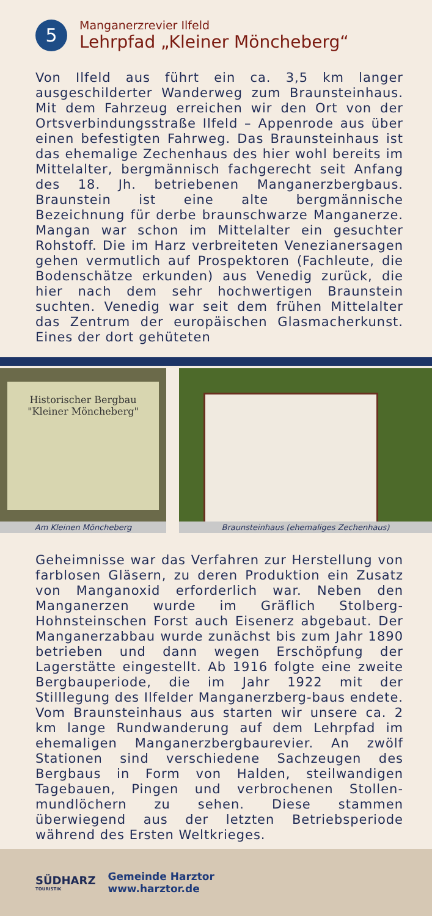5
Manganerzrevier Ilfeld
Lehrpfad „Kleiner Möncheberg“
Von Ilfeld aus führt ein ca. 3,5 km langer ausgeschilderter Wanderweg zum Braunsteinhaus. Mit dem Fahrzeug erreichen wir den Ort von der Ortsverbindungsstraße Ilfeld – Appenrode aus über einen befestigten Fahrweg. Das Braunsteinhaus ist das ehemalige Zechenhaus des hier wohl bereits im Mittelalter, bergmännisch fachgerecht seit Anfang des 18. Jh. betriebenen Manganerzbergbaus. Braunstein ist eine alte bergmännische Bezeichnung für derbe braunschwarze Manganerze. Mangan war schon im Mittelalter ein gesuchter Rohstoff. Die im Harz verbreiteten Venezianersagen gehen vermutlich auf Prospektoren (Fachleute, die Bodenschätze erkunden) aus Venedig zurück, die hier nach dem sehr hochwertigen Braunstein suchten. Venedig war seit dem frühen Mittelalter das Zentrum der europäischen Glasmacherkunst. Eines der dort gehüteten
Historischer Bergbau
"Kleiner Möncheberg"
Am Kleinen Möncheberg
Braunsteinhaus (ehemaliges Zechenhaus)
Geheimnisse war das Verfahren zur Herstellung von farblosen Gläsern, zu deren Produktion ein Zusatz von Manganoxid erforderlich war. Neben den Manganerzen wurde im Gräflich Stolberg-Hohnsteinschen Forst auch Eisenerz abgebaut. Der Manganerzabbau wurde zunächst bis zum Jahr 1890 betrieben und dann wegen Erschöpfung der Lagerstätte eingestellt. Ab 1916 folgte eine zweite Bergbauperiode, die im Jahr 1922 mit der Stilllegung des Ilfelder Manganerzberg-baus endete. Vom Braunsteinhaus aus starten wir unsere ca. 2 km lange Rundwanderung auf dem Lehrpfad im ehemaligen Manganerzbergbaurevier. An zwölf Stationen sind verschiedene Sachzeugen des Bergbaus in Form von Halden, steilwandigen Tagebauen, Pingen und verbrochenen Stollen-mundlöchern zu sehen. Diese stammen überwiegend aus der letzten Betriebsperiode während des Ersten Weltkrieges.
SÜDHARZ
TOURISTIK
Gemeinde Harztor
www.harztor.de